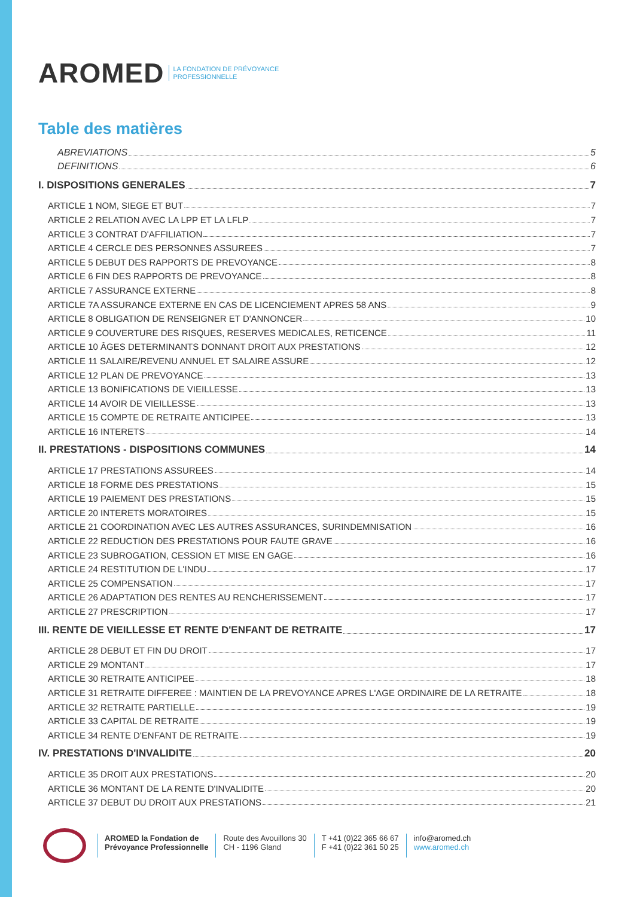AROMED LA FONDATION DE PRÉVOYANCE
PROFESSIONNELLE
Table des matières
ABREVIATIONS 5
DEFINITIONS 6
I. DISPOSITIONS GENERALES 7
ARTICLE 1 NOM, SIEGE ET BUT 7
ARTICLE 2 RELATION AVEC LA LPP ET LA LFLP 7
ARTICLE 3 CONTRAT D'AFFILIATION 7
ARTICLE 4 CERCLE DES PERSONNES ASSUREES 7
ARTICLE 5 DEBUT DES RAPPORTS DE PREVOYANCE 8
ARTICLE 6 FIN DES RAPPORTS DE PREVOYANCE 8
ARTICLE 7 ASSURANCE EXTERNE 8
ARTICLE 7A ASSURANCE EXTERNE EN CAS DE LICENCIEMENT APRES 58 ANS 9
ARTICLE 8 OBLIGATION DE RENSEIGNER ET D'ANNONCER 10
ARTICLE 9 COUVERTURE DES RISQUES, RESERVES MEDICALES, RETICENCE 11
ARTICLE 10 ÂGES DETERMINANTS DONNANT DROIT AUX PRESTATIONS 12
ARTICLE 11 SALAIRE/REVENU ANNUEL ET SALAIRE ASSURE 12
ARTICLE 12 PLAN DE PREVOYANCE 13
ARTICLE 13 BONIFICATIONS DE VIEILLESSE 13
ARTICLE 14 AVOIR DE VIEILLESSE 13
ARTICLE 15 COMPTE DE RETRAITE ANTICIPEE 13
ARTICLE 16 INTERETS 14
II. PRESTATIONS - DISPOSITIONS COMMUNES 14
ARTICLE 17 PRESTATIONS ASSUREES 14
ARTICLE 18 FORME DES PRESTATIONS 15
ARTICLE 19 PAIEMENT DES PRESTATIONS 15
ARTICLE 20 INTERETS MORATOIRES 15
ARTICLE 21 COORDINATION AVEC LES AUTRES ASSURANCES, SURINDEMNISATION 16
ARTICLE 22 REDUCTION DES PRESTATIONS POUR FAUTE GRAVE 16
ARTICLE 23 SUBROGATION, CESSION ET MISE EN GAGE 16
ARTICLE 24 RESTITUTION DE L'INDU 17
ARTICLE 25 COMPENSATION 17
ARTICLE 26 ADAPTATION DES RENTES AU RENCHERISSEMENT 17
ARTICLE 27 PRESCRIPTION 17
III. RENTE DE VIEILLESSE ET RENTE D'ENFANT DE RETRAITE 17
ARTICLE 28 DEBUT ET FIN DU DROIT 17
ARTICLE 29 MONTANT 17
ARTICLE 30 RETRAITE ANTICIPEE 18
ARTICLE 31 RETRAITE DIFFEREE : MAINTIEN DE LA PREVOYANCE APRES L'AGE ORDINAIRE DE LA RETRAITE 18
ARTICLE 32 RETRAITE PARTIELLE 19
ARTICLE 33 CAPITAL DE RETRAITE 19
ARTICLE 34 RENTE D'ENFANT DE RETRAITE 19
IV. PRESTATIONS D'INVALIDITE 20
ARTICLE 35 DROIT AUX PRESTATIONS 20
ARTICLE 36 MONTANT DE LA RENTE D'INVALIDITE 20
ARTICLE 37 DEBUT DU DROIT AUX PRESTATIONS 21
AROMED la Fondation de
Prévoyance Professionnelle
Route des Avouillons 30
CH - 1196 Gland
T +41 (0)22 365 66 67
F +41 (0)22 361 50 25
info@aromed.ch
www.aromed.ch